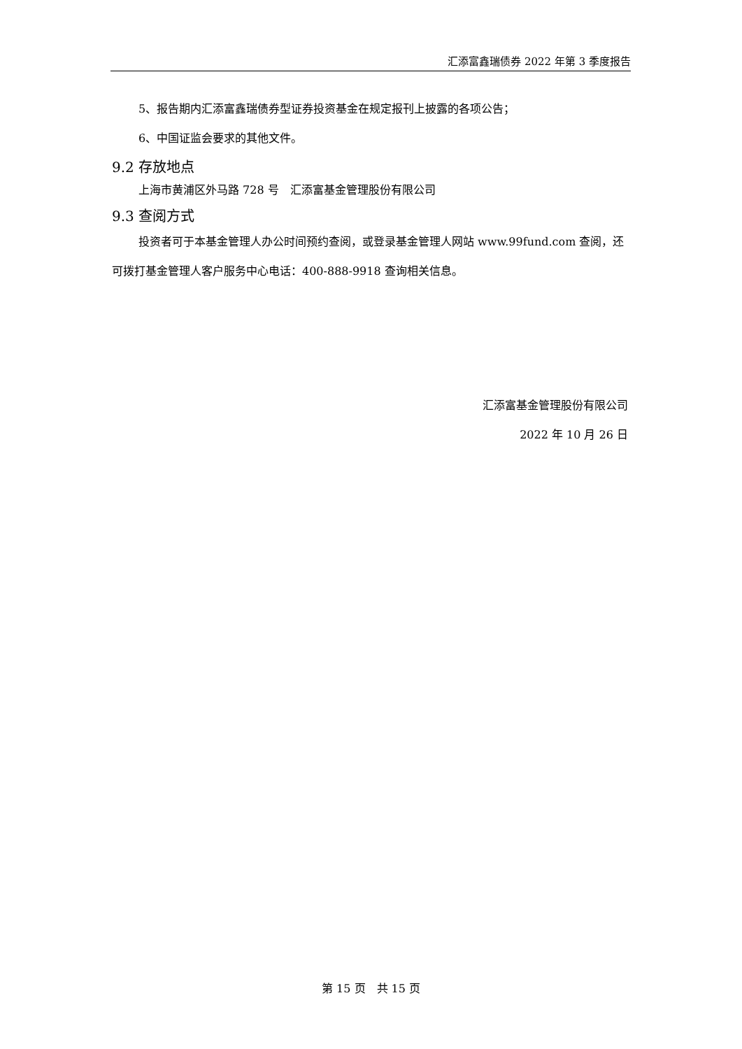汇添富鑫瑞债券 2022 年第 3 季度报告
5、报告期内汇添富鑫瑞债券型证券投资基金在规定报刊上披露的各项公告；
6、中国证监会要求的其他文件。
9.2 存放地点
上海市黄浦区外马路 728 号　汇添富基金管理股份有限公司
9.3 查阅方式
投资者可于本基金管理人办公时间预约查阅，或登录基金管理人网站 www.99fund.com 查阅，还可拨打基金管理人客户服务中心电话：400-888-9918 查询相关信息。
汇添富基金管理股份有限公司
2022 年 10 月 26 日
第 15 页　共 15 页